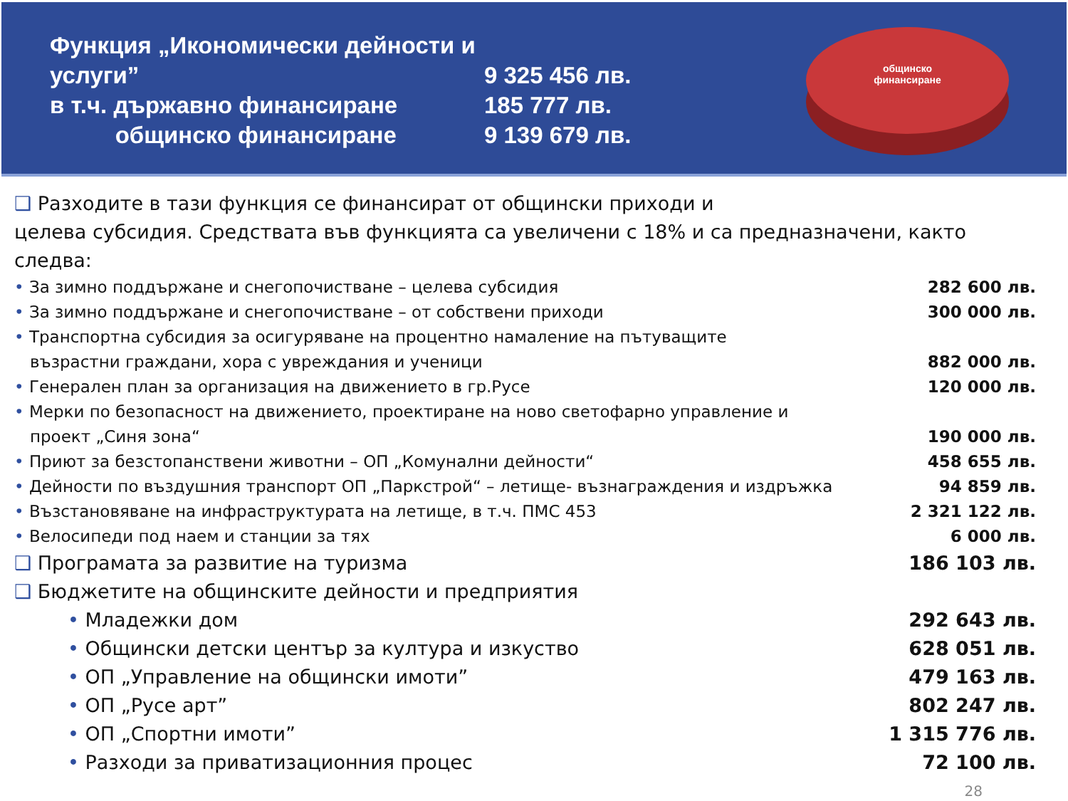Функция „Икономически дейности и услуги”
в т.ч. държавно финансиране
общинско финансиране
9 325 456 лв.
185 777 лв.
9 139 679 лв.
общинско
финансиране
❑ Разходите в тази функция се финансират от общински приходи и
целева субсидия. Средствата във функцията са увеличени с 18% и са предназначени, както следва:
• За зимно поддържане и снегопочистване – целева субсидия 282 600 лв.
• За зимно поддържане и снегопочистване – от собствени приходи 300 000 лв.
• Транспортна субсидия за осигуряване на процентно намаление на пътуващите
възрастни граждани, хора с увреждания и ученици
882 000 лв.
• Генерален план за организация на движението в гр.Русе 120 000 лв.
• Мерки по безопасност на движението, проектиране на ново светофарно управление и
проект „Синя зона“
190 000 лв.
• Приют за безстопанствени животни – ОП „Комунални дейности“458 655 лв.
• Дейности по въздушния транспорт ОП „Паркстрой“ – летище- възнаграждения и издръжка 94 859 лв.
• Възстановяване на инфраструктурата на летище, в т.ч. ПМС 453 2 321 122 лв.
• Велосипеди под наем и станции за тях 6 000 лв.
❑ Програмата за развитие на туризма 186 103 лв.
❑ Бюджетите на общинските дейности и предприятия
• Младежки дом 292 643 лв.
• Общински детски център за култура и изкуство 628 051 лв.
• ОП „Управление на общински имоти” 479 163 лв.
• ОП „Русе арт” 802 247 лв.
• ОП „Спортни имоти” 1 315 776 лв.
• Разходи за приватизационния процес 72 100 лв.
28